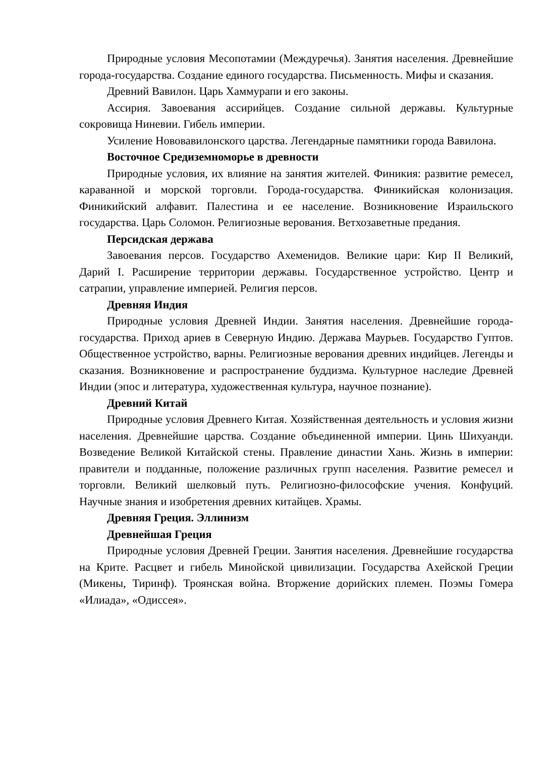Природные условия Месопотамии (Междуречья). Занятия населения. Древнейшие города-государства. Создание единого государства. Письменность. Мифы и сказания.
Древний Вавилон. Царь Хаммурапи и его законы.
Ассирия. Завоевания ассирийцев. Создание сильной державы. Культурные сокровища Ниневии. Гибель империи.
Усиление Нововавилонского царства. Легендарные памятники города Вавилона.
Восточное Средиземноморье в древности
Природные условия, их влияние на занятия жителей. Финикия: развитие ремесел, караванной и морской торговли. Города-государства. Финикийская колонизация. Финикийский алфавит. Палестина и ее население. Возникновение Израильского государства. Царь Соломон. Религиозные верования. Ветхозаветные предания.
Персидская держава
Завоевания персов. Государство Ахеменидов. Великие цари: Кир II Великий, Дарий I. Расширение территории державы. Государственное устройство. Центр и сатрапии, управление империей. Религия персов.
Древняя Индия
Природные условия Древней Индии. Занятия населения. Древнейшие города-государства. Приход ариев в Северную Индию. Держава Маурьев. Государство Гуптов. Общественное устройство, варны. Религиозные верования древних индийцев. Легенды и сказания. Возникновение и распространение буддизма. Культурное наследие Древней Индии (эпос и литература, художественная культура, научное познание).
Древний Китай
Природные условия Древнего Китая. Хозяйственная деятельность и условия жизни населения. Древнейшие царства. Создание объединенной империи. Цинь Шихуанди. Возведение Великой Китайской стены. Правление династии Хань. Жизнь в империи: правители и подданные, положение различных групп населения. Развитие ремесел и торговли. Великий шелковый путь. Религиозно-философские учения. Конфуций. Научные знания и изобретения древних китайцев. Храмы.
Древняя Греция. Эллинизм
Древнейшая Греция
Природные условия Древней Греции. Занятия населения. Древнейшие государства на Крите. Расцвет и гибель Минойской цивилизации. Государства Ахейской Греции (Микены, Тиринф). Троянская война. Вторжение дорийских племен. Поэмы Гомера «Илиада», «Одиссея».